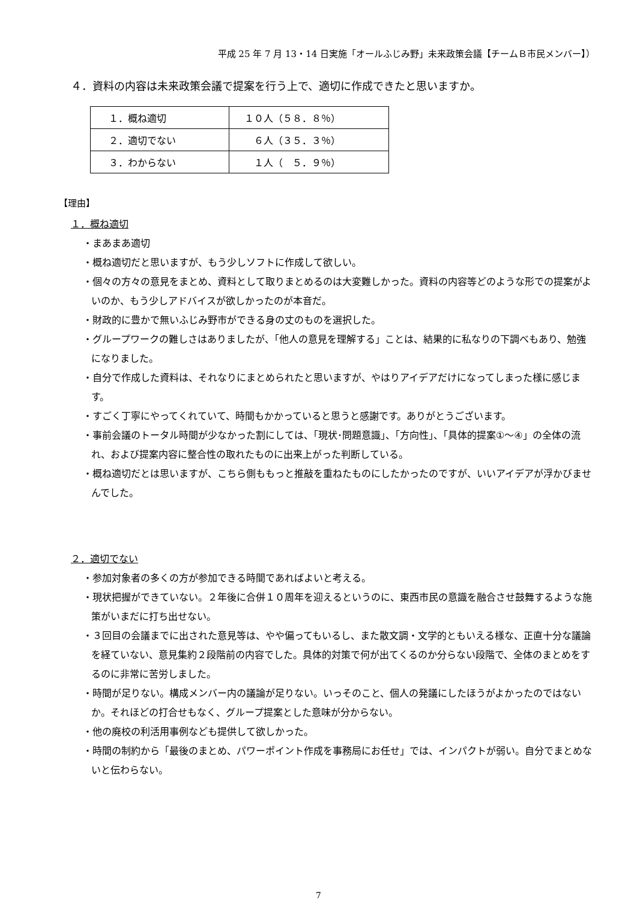平成 25 年 7 月 13・14 日実施「オールふじみ野」未来政策会議【チームＢ市民メンバー】）
４．資料の内容は未来政策会議で提案を行う上で、適切に作成できたと思いますか。
| １．概ね適切 | １０人（５８．８％） |
| ２．適切でない | ６人（３５．３％） |
| ３．わからない | １人（ ５．９％） |
【理由】
１．概ね適切
・まあまあ適切
・概ね適切だと思いますが、もう少しソフトに作成して欲しい。
・個々の方々の意見をまとめ、資料として取りまとめるのは大変難しかった。資料の内容等どのような形での提案がよいのか、もう少しアドバイスが欲しかったのが本音だ。
・財政的に豊かで無いふじみ野市ができる身の丈のものを選択した。
・グループワークの難しさはありましたが、「他人の意見を理解する」ことは、結果的に私なりの下調べもあり、勉強になりました。
・自分で作成した資料は、それなりにまとめられたと思いますが、やはりアイデアだけになってしまった様に感じます。
・すごく丁寧にやってくれていて、時間もかかっていると思うと感謝です。ありがとうございます。
・事前会議のトータル時間が少なかった割にしては、「現状･問題意識」、「方向性」、「具体的提案①～④」の全体の流れ、および提案内容に整合性の取れたものに出来上がった判断している。
・概ね適切だとは思いますが、こちら側ももっと推敲を重ねたものにしたかったのですが、いいアイデアが浮かびませんでした。
２．適切でない
・参加対象者の多くの方が参加できる時間であればよいと考える。
・現状把握ができていない。２年後に合併１０周年を迎えるというのに、東西市民の意識を融合させ鼓舞するような施策がいまだに打ち出せない。
・３回目の会議までに出された意見等は、やや偏ってもいるし、また散文調・文学的ともいえる様な、正直十分な議論を経ていない、意見集約２段階前の内容でした。具体的対策で何が出てくるのか分らない段階で、全体のまとめをするのに非常に苦労しました。
・時間が足りない。構成メンバー内の議論が足りない。いっそのこと、個人の発議にしたほうがよかったのではないか。それほどの打合せもなく、グループ提案とした意味が分からない。
・他の廃校の利活用事例なども提供して欲しかった。
・時間の制約から「最後のまとめ、パワーポイント作成を事務局にお任せ」では、インパクトが弱い。自分でまとめないと伝わらない。
7